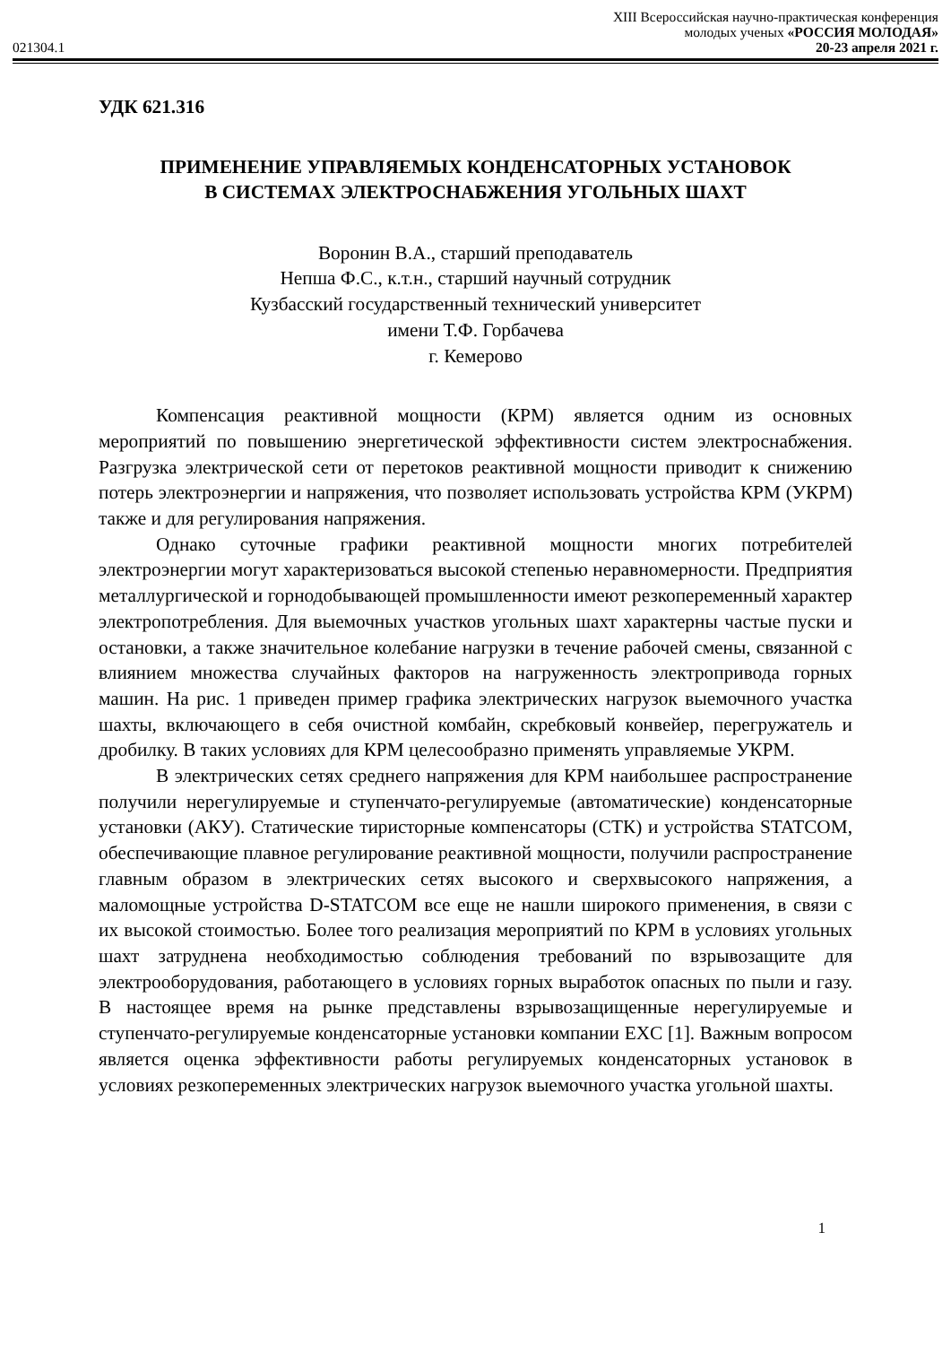XIII Всероссийская научно-практическая конференция
молодых ученых «РОССИЯ МОЛОДАЯ»
021304.1 20-23 апреля 2021 г.
УДК 621.316
ПРИМЕНЕНИЕ УПРАВЛЯЕМЫХ КОНДЕНСАТОРНЫХ УСТАНОВОК
В СИСТЕМАХ ЭЛЕКТРОСНАБЖЕНИЯ УГОЛЬНЫХ ШАХТ
Воронин В.А., старший преподаватель
Непша Ф.С., к.т.н., старший научный сотрудник
Кузбасский государственный технический университет
имени Т.Ф. Горбачева
г. Кемерово
Компенсация реактивной мощности (КРМ) является одним из основных мероприятий по повышению энергетической эффективности систем электроснабжения. Разгрузка электрической сети от перетоков реактивной мощности приводит к снижению потерь электроэнергии и напряжения, что позволяет использовать устройства КРМ (УКРМ) также и для регулирования напряжения.
Однако суточные графики реактивной мощности многих потребителей электроэнергии могут характеризоваться высокой степенью неравномерности. Предприятия металлургической и горнодобывающей промышленности имеют резкопеременный характер электропотребления. Для выемочных участков угольных шахт характерны частые пуски и остановки, а также значительное колебание нагрузки в течение рабочей смены, связанной с влиянием множества случайных факторов на нагруженность электропривода горных машин. На рис. 1 приведен пример графика электрических нагрузок выемочного участка шахты, включающего в себя очистной комбайн, скребковый конвейер, перегружатель и дробилку. В таких условиях для КРМ целесообразно применять управляемые УКРМ.
В электрических сетях среднего напряжения для КРМ наибольшее распространение получили нерегулируемые и ступенчато-регулируемые (автоматические) конденсаторные установки (АКУ). Статические тиристорные компенсаторы (СТК) и устройства STATCOM, обеспечивающие плавное регулирование реактивной мощности, получили распространение главным образом в электрических сетях высокого и сверхвысокого напряжения, а маломощные устройства D-STATCOM все еще не нашли широкого применения, в связи с их высокой стоимостью. Более того реализация мероприятий по КРМ в условиях угольных шахт затруднена необходимостью соблюдения требований по взрывозащите для электрооборудования, работающего в условиях горных выработок опасных по пыли и газу. В настоящее время на рынке представлены взрывозащищенные нерегулируемые и ступенчато-регулируемые конденсаторные установки компании EXC [1]. Важным вопросом является оценка эффективности работы регулируемых конденсаторных установок в условиях резкопеременных электрических нагрузок выемочного участка угольной шахты.
1